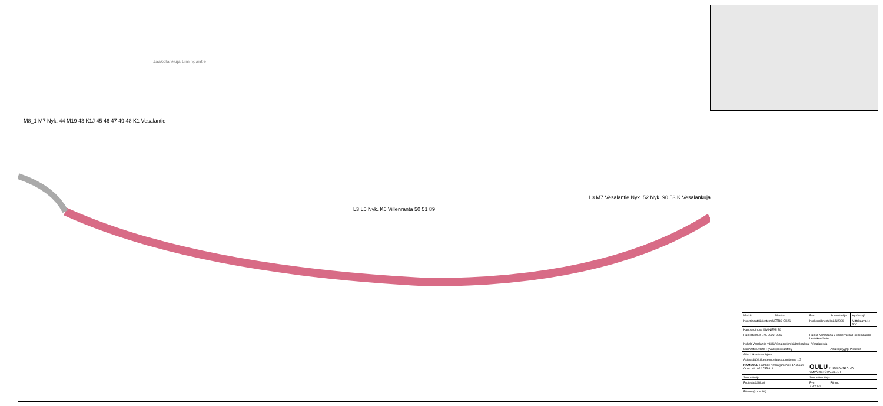M8_1 M7 Nyk. 44 M19 43 K1J 45 46 47 49 48 K1 Vesalantie
Jaakolankuja Limingantie
L3 L5 Nyk. K6 Villenranta 50 51 89
L3 M7 Vesalantie Nyk. 52 Nyk. 90 53 K Vesalankuja
| Merkki | Muutos | Pvm | Suunnittelija | Hyväksyjä |
| Koordinaattijärjestelmä ETRS-GK26 | | Korkeusjärjestelmä N2000 | | Mittakaava 1 : 500 |
| Kaupunginosa KIVINIEMI 30 | | | | |
| Hanketunnus LYK 2022_0002 | | Hanke Kembaana 2-vaihe välillä Poikkimaantie-Lentokentäntie | | |
| Kohde Vesalantie välillä Vesalantien kääntöpaikka - Vesalankuja | | | | |
| Suunnitteluvaihe Hyväksymiskäsittely | | | Asiakirjatyyppi Piirustus | |
| Aihe Liikenteenohjaus | | | | |
| Asiasisältö Liikenteenohjaussuunnitelma 1/2 | | | | |
| RAMBOLL Ramboll Kiviharjunlenkki 1A 90220 Oulu puh. 020 755 611 | | OULU YHDYSKUNTA- JA YMPÄRISTÖPALVELUT | | |
| Suunnittelija | | Suunnitteluttaja | | |
| Projektipäällikkö | | Pvm 7.3.2022 | Piir.nro | |
| Piir.nro (konsultti) | | | | |